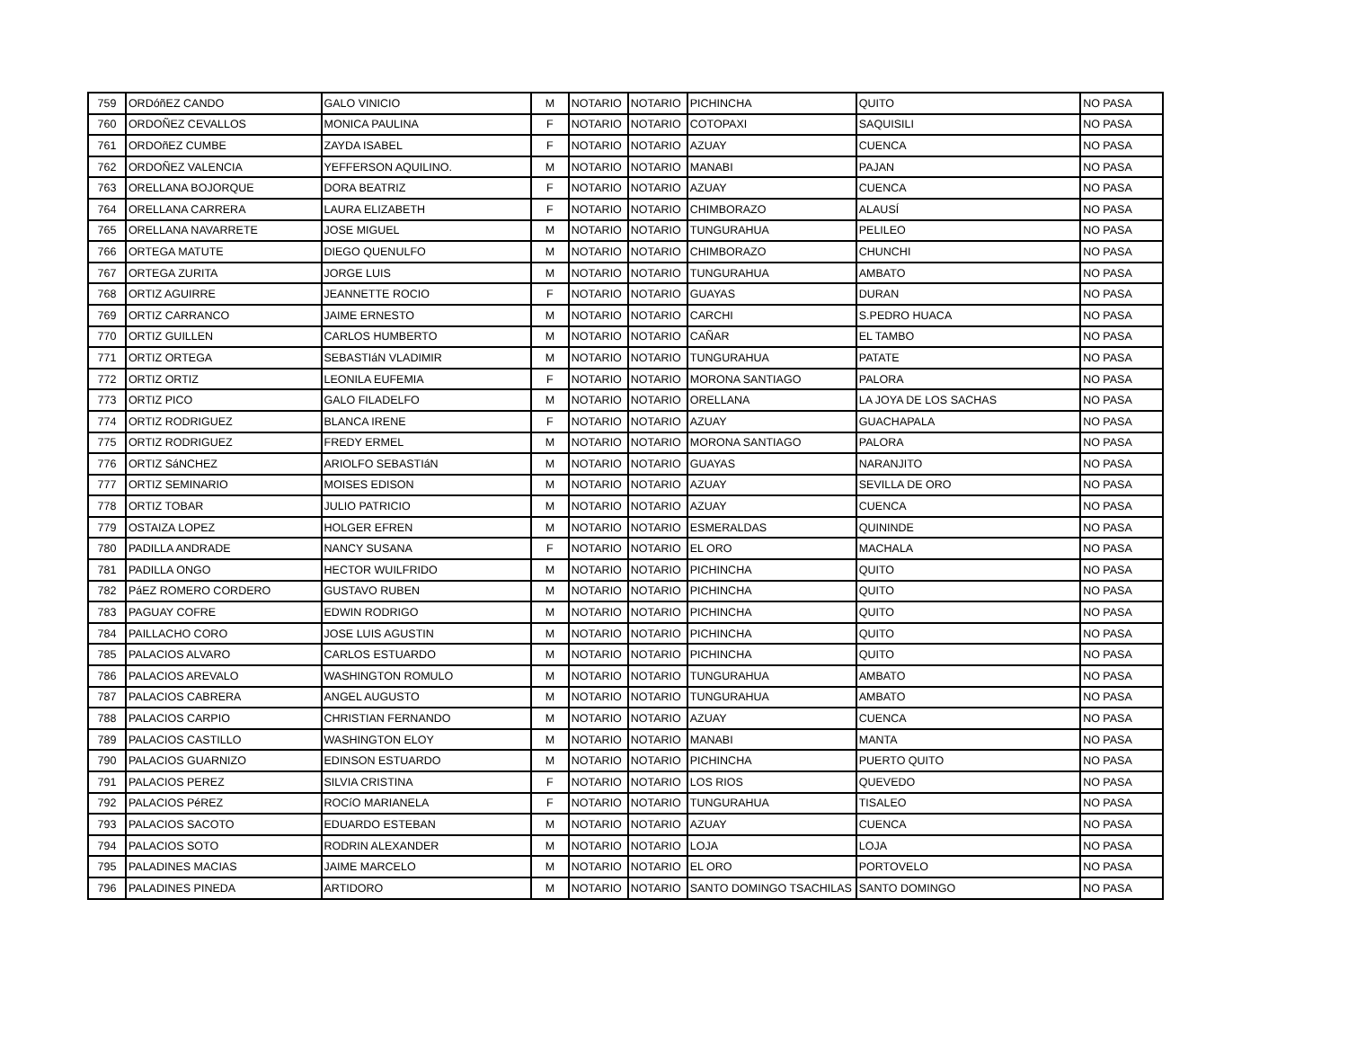| 759 | ORDóñEZ CANDO | GALO VINICIO | M | NOTARIO | NOTARIO | PICHINCHA | QUITO | NO PASA |
| 760 | ORDOÑEZ CEVALLOS | MONICA PAULINA | F | NOTARIO | NOTARIO | COTOPAXI | SAQUISILI | NO PASA |
| 761 | ORDOñEZ CUMBE | ZAYDA ISABEL | F | NOTARIO | NOTARIO | AZUAY | CUENCA | NO PASA |
| 762 | ORDOÑEZ VALENCIA | YEFFERSON AQUILINO. | M | NOTARIO | NOTARIO | MANABI | PAJAN | NO PASA |
| 763 | ORELLANA BOJORQUE | DORA BEATRIZ | F | NOTARIO | NOTARIO | AZUAY | CUENCA | NO PASA |
| 764 | ORELLANA CARRERA | LAURA ELIZABETH | F | NOTARIO | NOTARIO | CHIMBORAZO | ALAUSÍ | NO PASA |
| 765 | ORELLANA NAVARRETE | JOSE MIGUEL | M | NOTARIO | NOTARIO | TUNGURAHUA | PELILEO | NO PASA |
| 766 | ORTEGA MATUTE | DIEGO QUENULFO | M | NOTARIO | NOTARIO | CHIMBORAZO | CHUNCHI | NO PASA |
| 767 | ORTEGA ZURITA | JORGE LUIS | M | NOTARIO | NOTARIO | TUNGURAHUA | AMBATO | NO PASA |
| 768 | ORTIZ AGUIRRE | JEANNETTE ROCIO | F | NOTARIO | NOTARIO | GUAYAS | DURAN | NO PASA |
| 769 | ORTIZ CARRANCO | JAIME ERNESTO | M | NOTARIO | NOTARIO | CARCHI | S.PEDRO HUACA | NO PASA |
| 770 | ORTIZ GUILLEN | CARLOS HUMBERTO | M | NOTARIO | NOTARIO | CAÑAR | EL TAMBO | NO PASA |
| 771 | ORTIZ ORTEGA | SEBASTIáN VLADIMIR | M | NOTARIO | NOTARIO | TUNGURAHUA | PATATE | NO PASA |
| 772 | ORTIZ ORTIZ | LEONILA EUFEMIA | F | NOTARIO | NOTARIO | MORONA SANTIAGO | PALORA | NO PASA |
| 773 | ORTIZ PICO | GALO FILADELFO | M | NOTARIO | NOTARIO | ORELLANA | LA JOYA DE LOS SACHAS | NO PASA |
| 774 | ORTIZ RODRIGUEZ | BLANCA IRENE | F | NOTARIO | NOTARIO | AZUAY | GUACHAPALA | NO PASA |
| 775 | ORTIZ RODRIGUEZ | FREDY ERMEL | M | NOTARIO | NOTARIO | MORONA SANTIAGO | PALORA | NO PASA |
| 776 | ORTIZ SáNCHEZ | ARIOLFO SEBASTIáN | M | NOTARIO | NOTARIO | GUAYAS | NARANJITO | NO PASA |
| 777 | ORTIZ SEMINARIO | MOISES EDISON | M | NOTARIO | NOTARIO | AZUAY | SEVILLA DE ORO | NO PASA |
| 778 | ORTIZ TOBAR | JULIO PATRICIO | M | NOTARIO | NOTARIO | AZUAY | CUENCA | NO PASA |
| 779 | OSTAIZA LOPEZ | HOLGER EFREN | M | NOTARIO | NOTARIO | ESMERALDAS | QUININDE | NO PASA |
| 780 | PADILLA ANDRADE | NANCY SUSANA | F | NOTARIO | NOTARIO | EL ORO | MACHALA | NO PASA |
| 781 | PADILLA ONGO | HECTOR WUILFRIDO | M | NOTARIO | NOTARIO | PICHINCHA | QUITO | NO PASA |
| 782 | PáEZ ROMERO CORDERO | GUSTAVO RUBEN | M | NOTARIO | NOTARIO | PICHINCHA | QUITO | NO PASA |
| 783 | PAGUAY COFRE | EDWIN RODRIGO | M | NOTARIO | NOTARIO | PICHINCHA | QUITO | NO PASA |
| 784 | PAILLACHO CORO | JOSE LUIS AGUSTIN | M | NOTARIO | NOTARIO | PICHINCHA | QUITO | NO PASA |
| 785 | PALACIOS ALVARO | CARLOS ESTUARDO | M | NOTARIO | NOTARIO | PICHINCHA | QUITO | NO PASA |
| 786 | PALACIOS AREVALO | WASHINGTON ROMULO | M | NOTARIO | NOTARIO | TUNGURAHUA | AMBATO | NO PASA |
| 787 | PALACIOS CABRERA | ANGEL AUGUSTO | M | NOTARIO | NOTARIO | TUNGURAHUA | AMBATO | NO PASA |
| 788 | PALACIOS CARPIO | CHRISTIAN FERNANDO | M | NOTARIO | NOTARIO | AZUAY | CUENCA | NO PASA |
| 789 | PALACIOS CASTILLO | WASHINGTON ELOY | M | NOTARIO | NOTARIO | MANABI | MANTA | NO PASA |
| 790 | PALACIOS GUARNIZO | EDINSON ESTUARDO | M | NOTARIO | NOTARIO | PICHINCHA | PUERTO QUITO | NO PASA |
| 791 | PALACIOS PEREZ | SILVIA CRISTINA | F | NOTARIO | NOTARIO | LOS RIOS | QUEVEDO | NO PASA |
| 792 | PALACIOS PéREZ | ROCíO MARIANELA | F | NOTARIO | NOTARIO | TUNGURAHUA | TISALEO | NO PASA |
| 793 | PALACIOS SACOTO | EDUARDO ESTEBAN | M | NOTARIO | NOTARIO | AZUAY | CUENCA | NO PASA |
| 794 | PALACIOS SOTO | RODRIN ALEXANDER | M | NOTARIO | NOTARIO | LOJA | LOJA | NO PASA |
| 795 | PALADINES MACIAS | JAIME MARCELO | M | NOTARIO | NOTARIO | EL ORO | PORTOVELO | NO PASA |
| 796 | PALADINES PINEDA | ARTIDORO | M | NOTARIO | NOTARIO | SANTO DOMINGO TSACHILAS | SANTO DOMINGO | NO PASA |